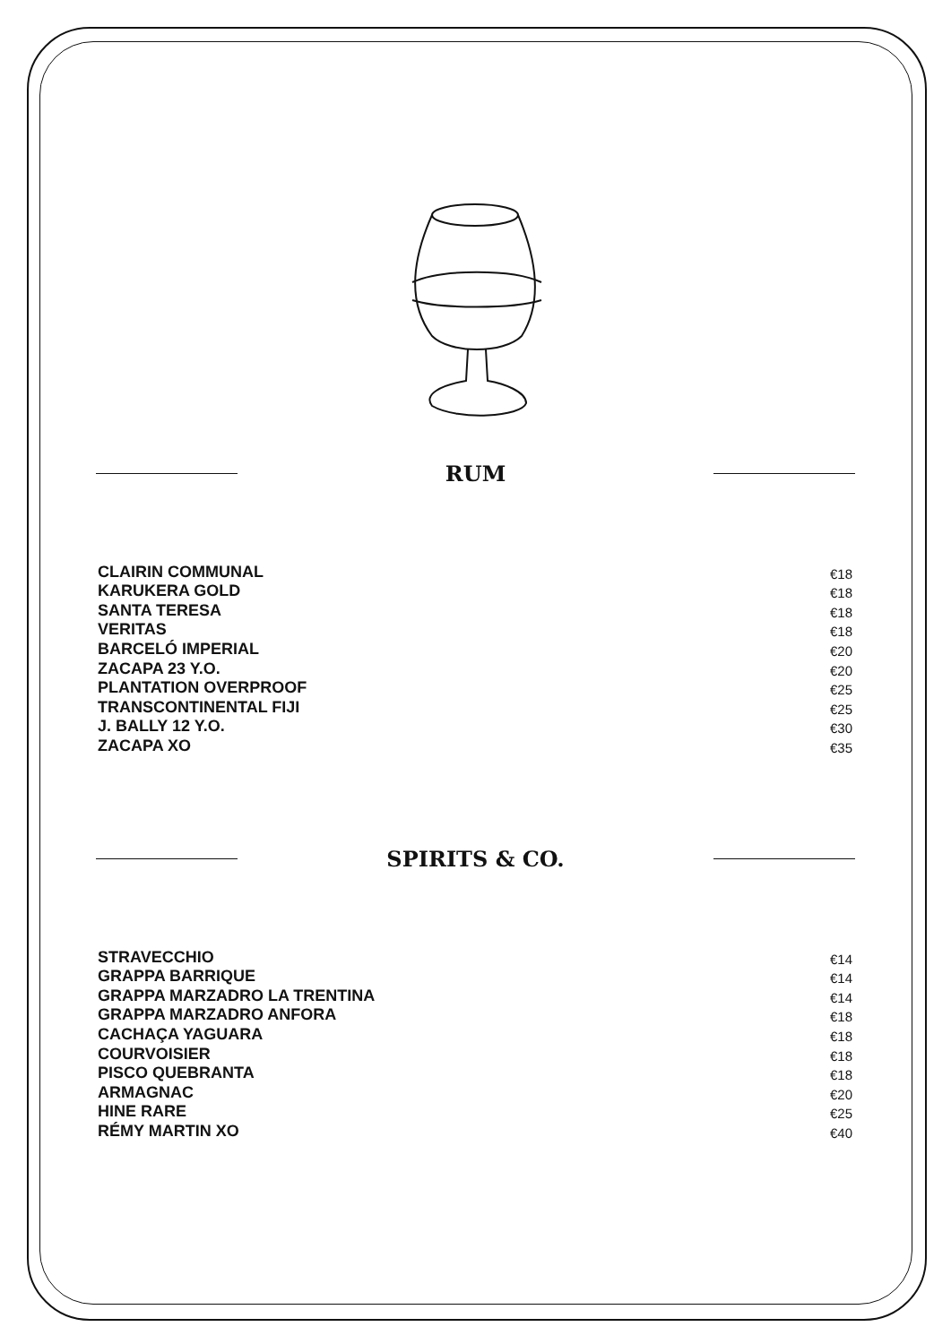RUM
CLAIRIN COMMUNAL €18
KARUKERA GOLD €18
SANTA TERESA €18
VERITAS €18
BARCELÓ IMPERIAL €20
ZACAPA 23 Y.O. €20
PLANTATION OVERPROOF €25
TRANSCONTINENTAL FIJI €25
J. BALLY 12 Y.O. €30
ZACAPA XO €35
SPIRITS & CO.
STRAVECCHIO €14
GRAPPA BARRIQUE €14
GRAPPA MARZADRO LA TRENTINA €14
GRAPPA MARZADRO ANFORA €18
CACHAÇA YAGUARA €18
COURVOISIER €18
PISCO QUEBRANTA €18
ARMAGNAC €20
HINE RARE €25
RÉMY MARTIN XO €40